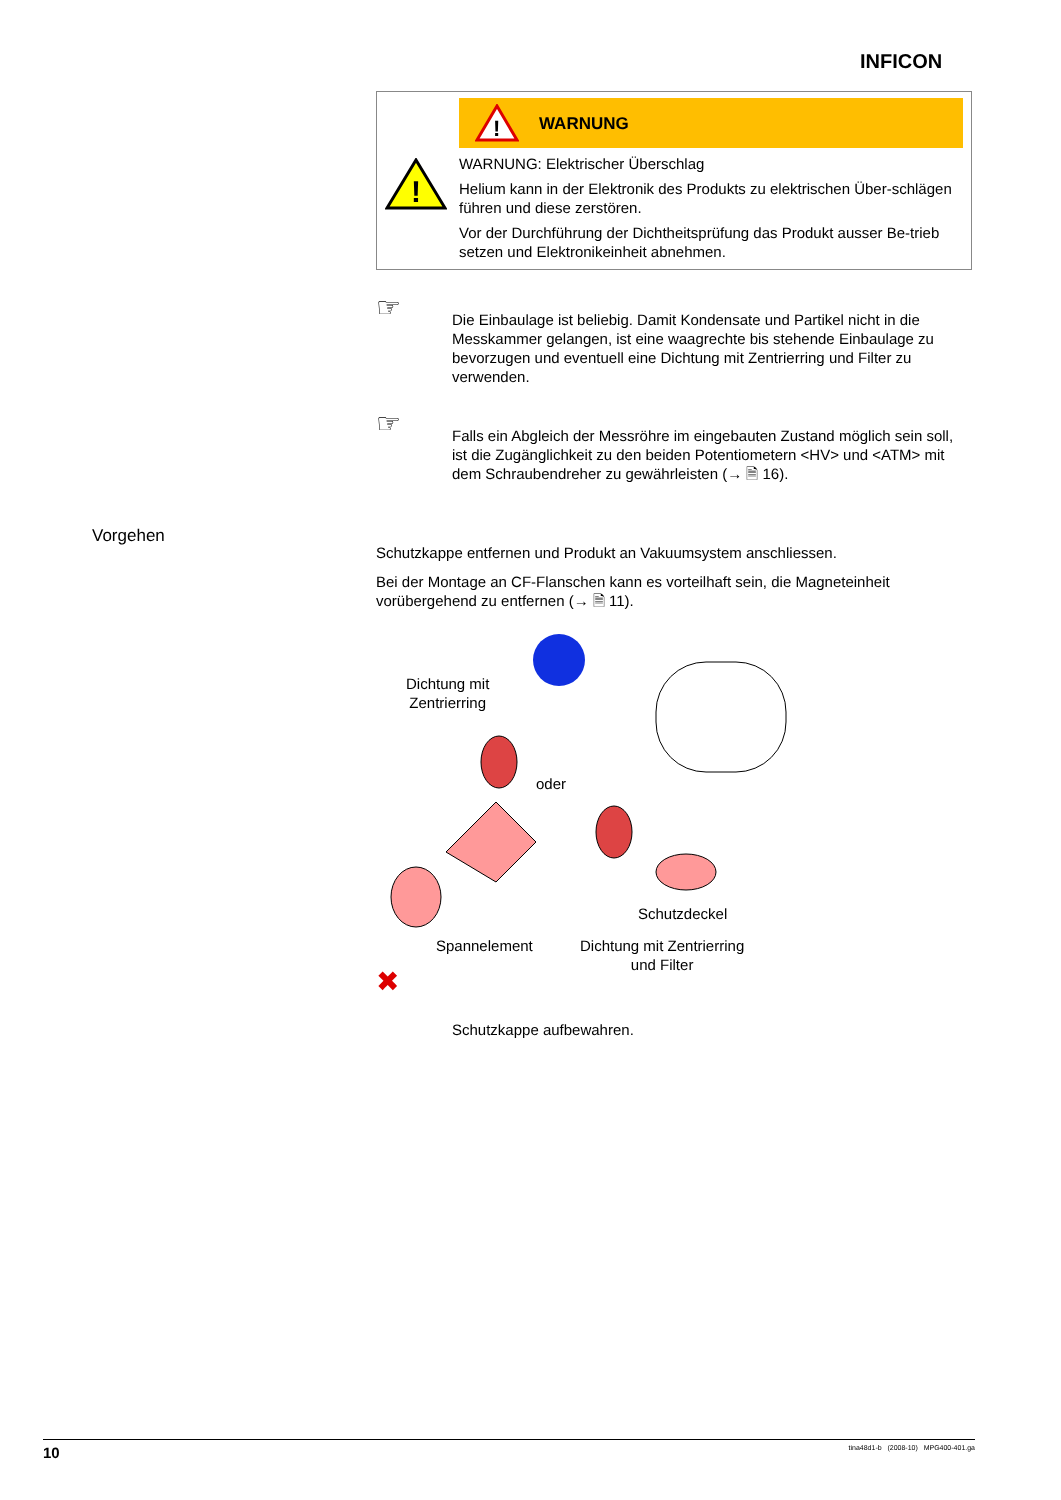INFICON
Vorgehen
!
!
WARNUNG
WARNUNG: Elektrischer Überschlag
Helium kann in der Elektronik des Produkts zu elektrischen Über-schlägen führen und diese zerstören.
Vor der Durchführung der Dichtheitsprüfung das Produkt ausser Be-trieb setzen und Elektronikeinheit abnehmen.
☞
Die Einbaulage ist beliebig. Damit Kondensate und Partikel nicht in die Messkammer gelangen, ist eine waagrechte bis stehende Einbaulage zu bevorzugen und eventuell eine Dichtung mit Zentrierring und Filter zu verwenden.
☞
Falls ein Abgleich der Messröhre im eingebauten Zustand möglich sein soll, ist die Zugänglichkeit zu den beiden Potentiometern <HV> und <ATM> mit dem Schraubendreher zu gewährleisten (→ 🗎 16).
Schutzkappe entfernen und Produkt an Vakuumsystem anschliessen.
Bei der Montage an CF-Flanschen kann es vorteilhaft sein, die Magneteinheit vorübergehend zu entfernen (→ 🗎 11).
Dichtung mit
Zentrierring
oder
Schutzdeckel
Spannelement
Dichtung mit Zentrierring
und Filter
✖
Schutzkappe aufbewahren.
10 tina48d1-b (2008-10) MPG400-401.ga